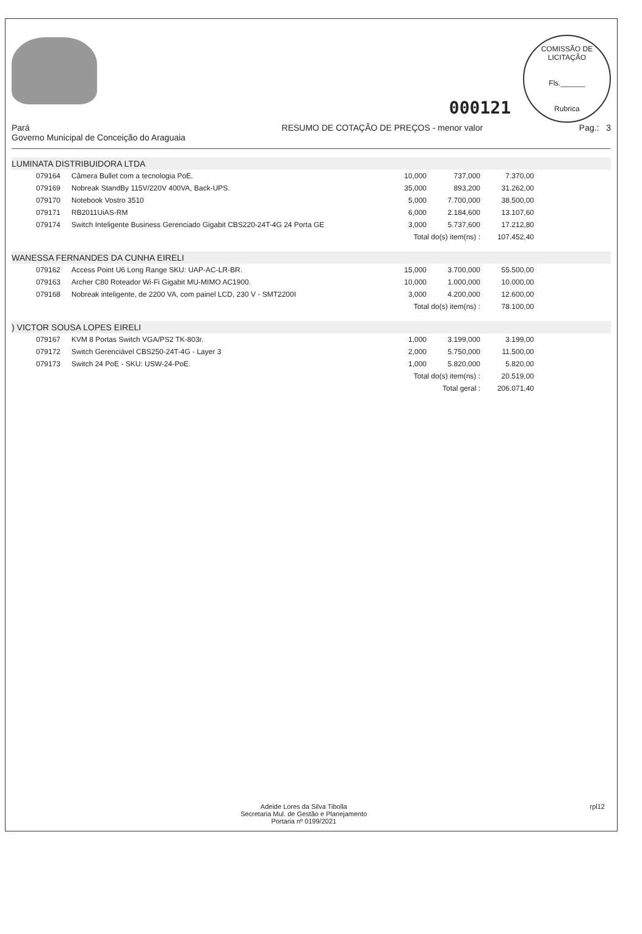000121
COMISSÃO DE LICITAÇÃO
Fls.______
Rubrica
Pará
Governo Municipal de Conceição do Araguaia
RESUMO DE COTAÇÃO DE PREÇOS - menor valor
Pag.: 3
LUMINATA DISTRIBUIDORA LTDA
| 079164 | Câmera Bullet com a tecnologia PoE. | 10,000 | 737,000 | 7.370,00 |
| 079169 | Nobreak StandBy 115V/220V 400VA, Back-UPS. | 35,000 | 893,200 | 31.262,00 |
| 079170 | Notebook Vostro 3510 | 5,000 | 7.700,000 | 38.500,00 |
| 079171 | RB2011UiAS-RM | 6,000 | 2.184,600 | 13.107,60 |
| 079174 | Switch Inteligente Business Gerenciado Gigabit CBS220-24T-4G 24 Porta GE | 3,000 | 5.737,600 | 17.212,80 |
| | | Total do(s) item(ns) : | | 107.452,40 |
WANESSA FERNANDES DA CUNHA EIRELI
| 079162 | Access Point U6 Long Range SKU: UAP-AC-LR-BR. | 15,000 | 3.700,000 | 55.500,00 |
| 079163 | Archer C80 Roteador Wi-Fi Gigabit MU-MIMO AC1900. | 10,000 | 1.000,000 | 10.000,00 |
| 079168 | Nobreak inteligente, de 2200 VA, com painel LCD, 230 V - SMT2200I | 3,000 | 4.200,000 | 12.600,00 |
| | | Total do(s) item(ns) : | | 78.100,00 |
) VICTOR SOUSA LOPES EIRELI
| 079167 | KVM 8 Portas Switch VGA/PS2 TK-803r. | 1,000 | 3.199,000 | 3.199,00 |
| 079172 | Switch Gerenciável CBS250-24T-4G - Layer 3 | 2,000 | 5.750,000 | 11.500,00 |
| 079173 | Switch 24 PoE - SKU: USW-24-PoE. | 1,000 | 5.820,000 | 5.820,00 |
| | | Total do(s) item(ns) : | | 20.519,00 |
| | | Total geral : | | 206.071,40 |
Adeide Lores da Silva Tibolla
Secretaria Mul. de Gestão e Planejamento
Portaria nº 0199/2021
rpl12